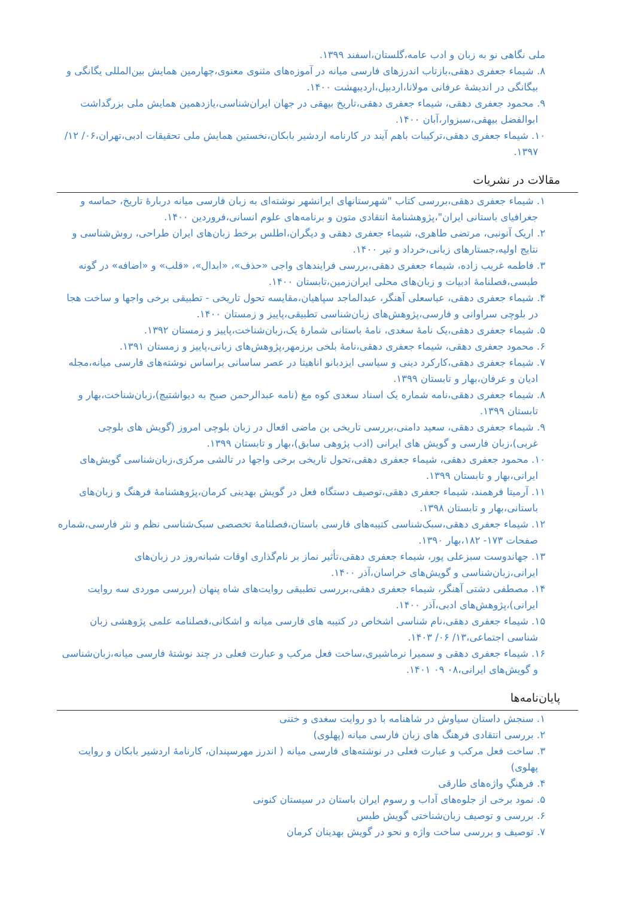ملی نگاهی نو به زبان و ادب عامه،گلستان،اسفند ۱۳۹۹.
۸. شیماء جعفری دهقی،بازتاب اندرزهای فارسی میانه در آموزه‌های مثنوی معنوی،چهارمین همایش بین‌المللی یگانگی و بیگانگی در اندیشهٔ عرفانی مولانا،اردبیل،اردیبهشت ۱۴۰۰.
۹. محمود جعفری دهقی، شیماء جعفری دهقی،تاریخ بیهقی در جهان ایران‌شناسی،یازدهمین همایش ملی بزرگداشت ابوالفضل بیهقی،سبزوار،آبان ۱۴۰۰.
۱۰. شیماء جعفری دهقی،ترکیبات باهم آیند در کارنامه اردشیر بابکان،نخستین همایش ملی تحقیقات ادبی،تهران،۰۶/ ۱۲/ ۱۳۹۷.
مقالات در نشریات
۱. شیماء جعفری دهقی،بررسی کتاب "شهرستانهای ایرانشهر نوشته‌ای به زبان فارسی میانه دربارهٔ تاریخ، حماسه و جغرافیای باستانی ایران"،پژوهشنامهٔ انتقادی متون و برنامه‌های علوم انسانی،فروردین ۱۴۰۰.
۲. اریک آنونبی، مرتضی طاهری، شیماء جعفری دهقی و دیگران،اطلس برخط زبان‌های ایران طراحی، روش‌شناسی و نتایج اولیه،جستارهای زبانی،خرداد و تیر ۱۴۰۰.
۳. فاطمه غریب زاده، شیماء جعفری دهقی،بررسی فرایندهای واجی «حذف»، «ابدال»، «قلب» و «اضافه» در گونه طبسی،فصلنامهٔ ادبیات و زبان‌های محلی ایران‌زمین،تابستان ۱۴۰۰.
۴. شیماء جعفری دهقی، عباسعلی آهنگر، عبدالماجد سپاهیان،مقایسه تحول تاریخی - تطبیقی برخی واجها و ساخت هجا در بلوچی سراوانی و فارسی،پژوهش‌های زبان‌شناسی تطبیقی،پاییز و زمستان ۱۴۰۰.
۵. شیماء جعفری دهقی،یک نامهٔ سغدی، نامهٔ باستانی شمارهٔ یک،زبان‌شناخت،پاییز و زمستان ۱۳۹۲.
۶. محمود جعفری دهقی، شیماء جعفری دهقی،نامهٔ بلخی برزمهر،پژوهش‌های زبانی،پاییز و زمستان ۱۳۹۱.
۷. شیماء جعفری دهقی،کارکرد دینی و سیاسی ایزدبانو اناهیتا در عصر ساسانی براساس نوشته‌های فارسی میانه،مجله ادیان و عرفان،بهار و تابستان ۱۳۹۹.
۸. شیماء جعفری دهقی،نامه شماره یک اسناد سغدی کوه مغ (نامه عبدالرحمن صبح به دیواشتیچ)،زبان‌شناخت،بهار و تابستان ۱۳۹۹.
۹. شیماء جعفری دهقی، سعید دامنی،بررسی تاریخی بن ماضی افعال در زبان بلوچی امروز (گویش های بلوچی غربی)،زبان فارسی و گویش های ایرانی (ادب پژوهی سابق)،بهار و تابستان ۱۳۹۹.
۱۰. محمود جعفری دهقی، شیماء جعفری دهقی،تحول تاریخی برخی واجها در تالشی مرکزی،زبان‌شناسی گویش‌های ایرانی،بهار و تابستان ۱۳۹۹.
۱۱. آرمیتا فرهمند، شیماء جعفری دهقی،توصیف دستگاه فعل در گویش بهدینی کرمان،پژوهشنامهٔ فرهنگ و زبان‌های باستانی،بهار و تابستان ۱۳۹۸.
۱۲. شیماء جعفری دهقی،سبک‌شناسی کتیبه‌های فارسی باستان،فصلنامهٔ تخصصی سبک‌شناسی نظم و نثر فارسی،شماره صفحات ۱۷۳- ۱۸۲،بهار ۱۳۹۰.
۱۳. جهاندوست سبزعلی پور، شیماء جعفری دهقی،تأثیر نماز بر نام‌گذاری اوقات شبانه‌روز در زبان‌های ایرانی،زبان‌شناسی و گویش‌های خراسان،آذر ۱۴۰۰.
۱۴. مصطفی دشتی آهنگر، شیماء جعفری دهقی،بررسی تطبیقی روایت‌های شاه پنهان (بررسی موردی سه روایت ایرانی)،پژوهش‌های ادبی،آذر ۱۴۰۰.
۱۵. شیماء جعفری دهقی،نام شناسی اشخاص در کتیبه های فارسی میانه و اشکانی،فصلنامه علمی پژوهشی زبان شناسی اجتماعی،۱۳/ ۰۶/ ۱۴۰۳.
۱۶. شیماء جعفری دهقی و سمیرا نرماشیری،ساخت فعل مرکب و عبارت فعلی در چند نوشتهٔ فارسی میانه،زبان‌شناسی و گویش‌های ایرانی،۰۸ ۰۹ ۱۴۰۱.
پایان‌نامه‌ها
۱. سنجش داستان سیاوش در شاهنامه با دو روایت سغدی و ختنی
۲. بررسی انتقادی فرهنگ های زبان فارسی میانه (پهلوی)
۳. ساخت فعل مرکب و عبارت فعلی در نوشته‌های فارسی میانه ( اندرز مهرسپندان، کارنامهٔ اردشیر بابکان و روایت پهلوی)
۴. فرهنگِ واژه‌های طارقی
۵. نمود برخی از جلوه‌های آداب و رسوم ایران باستان در سیستان کنونی
۶. بررسی و توصیف زبان‌شناختی گویش طبس
۷. توصیف و بررسی ساخت واژه و نحو در گویش بهدینان کرمان